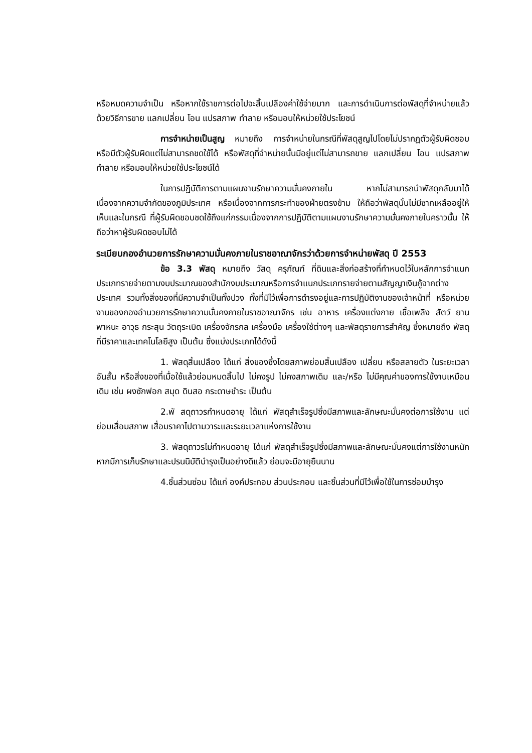หรือหมดความจำเป็น หรือหากใช้ราชการต่อไปจะสิ้นเปลืองค่าใช้จ่ายมาก และการดำเนินการต่อพัสดุที่จำหน่ายแล้วด้วยวิธีการขาย แลกเปลี่ยน โอน แปรสภาพ ทำลาย หรือมอบให้หน่วยใช้ประโยชน์
การจำหน่ายเป็นสูญ หมายถึง การจำหน่ายในกรณีที่พัสดุสูญไปโดยไม่ปรากฏตัวผู้รับผิดชอบ หรือมีตัวผู้รับผิดแต่ไม่สามารถชดใช้ได้ หรือพัสดุที่จำหน่ายนั้นมีอยู่แต่ไม่สามารถขาย แลกเปลี่ยน โอน แปรสภาพ ทำลาย หรือมอบให้หน่วยใช้ประโยชน์ได้
ในการปฏิบัติการตามแผนงานรักษาความมั่นคงภายใน หากไม่สามารถนำพัสดุกลับมาได้ เนื่องจากความจำกัดของภูมิประเทศ หรือเนื่องจากการกระทำของฝ่ายตรงข้าม ให้ถือว่าพัสดุนั้นไม่มีซากเหลืออยู่ให้เห็นและในกรณี ที่ผู้รับผิดชอบชดใช้ถึงแก่กรรมเนื่องจากการปฏิบัติตามแผนงานรักษาความมั่นคงภายในคราวนั้น ให้ถือว่าหาผู้รับผิดชอบไม่ได้
ระเบียบกองอำนวยการรักษาความมั่นคงภายในราชอาณาจักรว่าด้วยการจำหน่ายพัสดุ ปี 2553
ข้อ 3.3 พัสดุ หมายถึง วัสดุ ครุภัณฑ์ ที่ดินและสิ่งก่อสร้างที่กำหนดไว้ในหลักการจำแนกประเภทรายจ่ายตามงบประมาณของสำนักงบประมาณหรือการจำแนกประเภทรายจ่ายตามสัญญาเงินกู้จากต่างประเทศ รวมทั้งสิ่งของที่มีความจำเป็นทั้งปวง ทั้งที่มีไว้เพื่อการดำรงอยู่และการปฏิบัติงานของเจ้าหน้าที่ หรือหน่วยงานของกองอำนวยการรักษาความมั่นคงภายในราชอาณาจักร เช่น อาหาร เครื่องแต่งกาย เชื้อเพลิง สัตว์ ยานพาหนะ อาวุธ กระสุน วัตถุระเบิด เครื่องจักรกล เครื่องมือ เครื่องใช้ต่างๆ และพัสดุรายการสำคัญ ซึ่งหมายถึง พัสดุที่มีราคาและเทคโนโลยีสูง เป็นต้น ซึ่งแบ่งประเภทได้ดังนี้
1. พัสดุสิ้นเปลือง ได้แก่ สิ่งของซึ่งโดยสภาพย่อมสิ้นเปลือง เปลี่ยน หรือสลายตัว ในระยะเวลาอันสั้น หรือสิ่งของที่เมื่อใช้แล้วย่อมหมดสิ้นไป ไม่คงรูป ไม่คงสภาพเดิม และ/หรือ ไม่มีคุณค่าของการใช้งานเหมือนเดิม เช่น ผงซักฟอก สมุด ดินสอ กระดาษชำระ เป็นต้น
2.พั สดุถาวรกำหนดอายุ ได้แก่ พัสดุสำเร็จรูปซึ่งมีสภาพและลักษณะมั่นคงต่อการใช้งาน แต่ย่อมเสื่อมสภาพ เสื่อมราคาไปตามวาระและระยะเวลาแห่งการใช้งาน
3. พัสดุถาวรไม่กำหนดอายุ ได้แก่ พัสดุสำเร็จรูปซึ่งมีสภาพและลักษณะมั่นคงแต่การใช้งานหนักหากมีการเก็บรักษาและปรนนิบัติบำรุงเป็นอย่างดีแล้ว ย่อมจะมีอายุยืนนาน
4.ชิ้นส่วนซ่อม ได้แก่ องค์ประกอบ ส่วนประกอบ และชิ้นส่วนที่มีไว้เพื่อใช้ในการซ่อมบำรุง